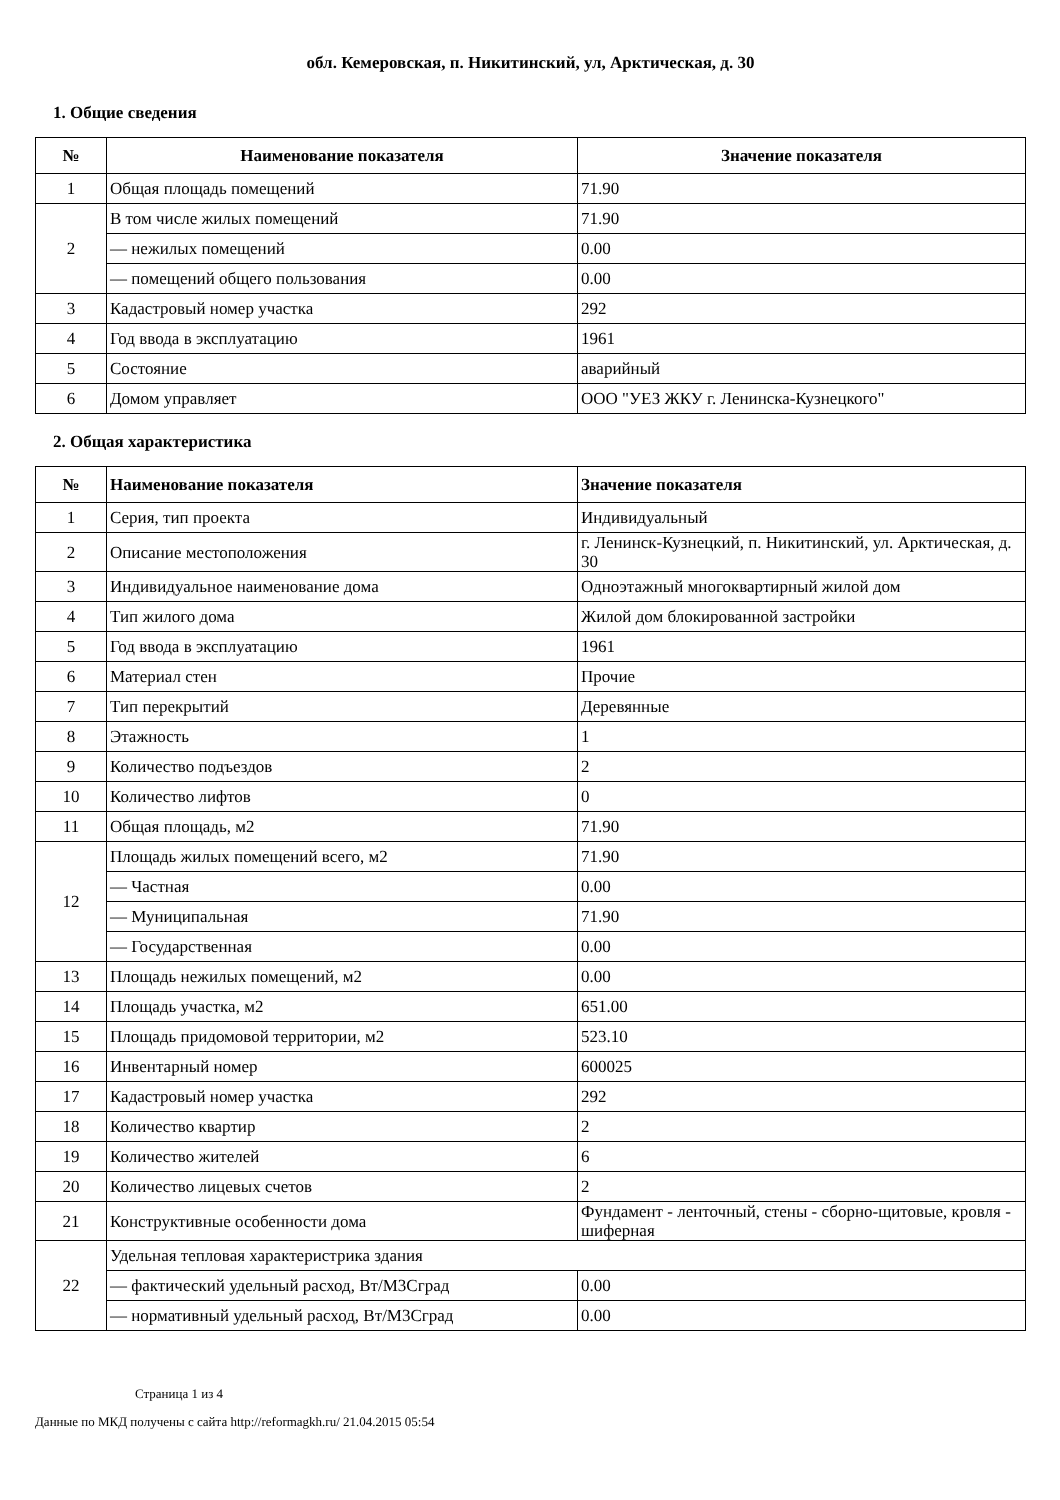обл. Кемеровская, п. Никитинский, ул, Арктическая, д. 30
1. Общие сведения
| № | Наименование показателя | Значение показателя |
| --- | --- | --- |
| 1 | Общая площадь помещений | 71.90 |
| 2 | В том числе жилых помещений | 71.90 |
| | — нежилых помещений | 0.00 |
| | — помещений общего пользования | 0.00 |
| 3 | Кадастровый номер участка | 292 |
| 4 | Год ввода в эксплуатацию | 1961 |
| 5 | Состояние | аварийный |
| 6 | Домом управляет | ООО "УЕЗ ЖКУ г. Ленинска-Кузнецкого" |
2. Общая характеристика
| № | Наименование показателя | Значение показателя |
| --- | --- | --- |
| 1 | Серия, тип проекта | Индивидуальный |
| 2 | Описание местоположения | г. Ленинск-Кузнецкий, п. Никитинский, ул. Арктическая, д. 30 |
| 3 | Индивидуальное наименование дома | Одноэтажный многоквартирный жилой дом |
| 4 | Тип жилого дома | Жилой дом блокированной застройки |
| 5 | Год ввода в эксплуатацию | 1961 |
| 6 | Материал стен | Прочие |
| 7 | Тип перекрытий | Деревянные |
| 8 | Этажность | 1 |
| 9 | Количество подъездов | 2 |
| 10 | Количество лифтов | 0 |
| 11 | Общая площадь, м2 | 71.90 |
| 12 | Площадь жилых помещений всего, м2 | 71.90 |
| | — Частная | 0.00 |
| | — Муниципальная | 71.90 |
| | — Государственная | 0.00 |
| 13 | Площадь нежилых помещений, м2 | 0.00 |
| 14 | Площадь участка, м2 | 651.00 |
| 15 | Площадь придомовой территории, м2 | 523.10 |
| 16 | Инвентарный номер | 600025 |
| 17 | Кадастровый номер участка | 292 |
| 18 | Количество квартир | 2 |
| 19 | Количество жителей | 6 |
| 20 | Количество лицевых счетов | 2 |
| 21 | Конструктивные особенности дома | Фундамент - ленточный, стены - сборно-щитовые, кровля - шиферная |
| 22 | Удельная тепловая характеристрика здания | |
| | — фактический удельный расход, Вт/М3Сград | 0.00 |
| | — нормативный удельный расход, Вт/М3Сград | 0.00 |
Страница 1 из 4
Данные по МКД получены с сайта http://reformagkh.ru/ 21.04.2015 05:54